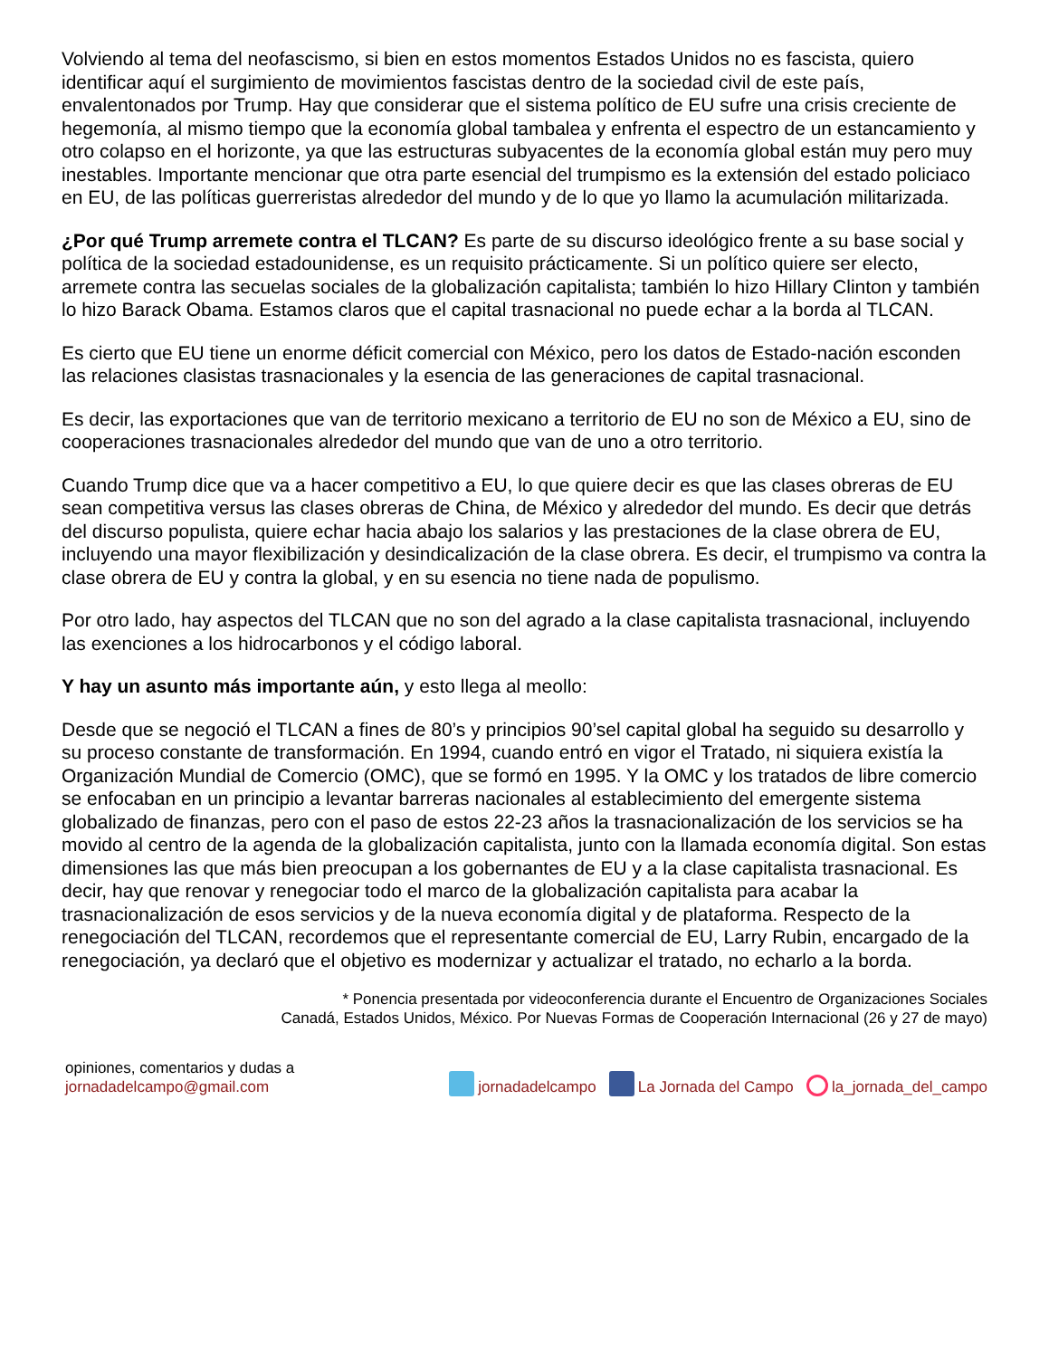Volviendo al tema del neofascismo, si bien en estos momentos Estados Unidos no es fascista, quiero identificar aquí el surgimiento de movimientos fascistas dentro de la sociedad civil de este país, envalentonados por Trump. Hay que considerar que el sistema político de EU sufre una crisis creciente de hegemonía, al mismo tiempo que la economía global tambalea y enfrenta el espectro de un estancamiento y otro colapso en el horizonte, ya que las estructuras subyacentes de la economía global están muy pero muy inestables. Importante mencionar que otra parte esencial del trumpismo es la extensión del estado policiaco en EU, de las políticas guerreristas alrededor del mundo y de lo que yo llamo la acumulación militarizada.
¿Por qué Trump arremete contra el TLCAN? Es parte de su discurso ideológico frente a su base social y política de la sociedad estadounidense, es un requisito prácticamente. Si un político quiere ser electo, arremete contra las secuelas sociales de la globalización capitalista; también lo hizo Hillary Clinton y también lo hizo Barack Obama. Estamos claros que el capital trasnacional no puede echar a la borda al TLCAN.
Es cierto que EU tiene un enorme déficit comercial con México, pero los datos de Estado-nación esconden las relaciones clasistas trasnacionales y la esencia de las generaciones de capital trasnacional.
Es decir, las exportaciones que van de territorio mexicano a territorio de EU no son de México a EU, sino de cooperaciones trasnacionales alrededor del mundo que van de uno a otro territorio.
Cuando Trump dice que va a hacer competitivo a EU, lo que quiere decir es que las clases obreras de EU sean competitiva versus las clases obreras de China, de México y alrededor del mundo. Es decir que detrás del discurso populista, quiere echar hacia abajo los salarios y las prestaciones de la clase obrera de EU, incluyendo una mayor flexibilización y desindicalización de la clase obrera. Es decir, el trumpismo va contra la clase obrera de EU y contra la global, y en su esencia no tiene nada de populismo.
Por otro lado, hay aspectos del TLCAN que no son del agrado a la clase capitalista trasnacional, incluyendo las exenciones a los hidrocarbonos y el código laboral.
Y hay un asunto más importante aún, y esto llega al meollo:
Desde que se negoció el TLCAN a fines de 80’s y principios 90’sel capital global ha seguido su desarrollo y su proceso constante de transformación. En 1994, cuando entró en vigor el Tratado, ni siquiera existía la Organización Mundial de Comercio (OMC), que se formó en 1995. Y la OMC y los tratados de libre comercio se enfocaban en un principio a levantar barreras nacionales al establecimiento del emergente sistema globalizado de finanzas, pero con el paso de estos 22-23 años la trasnacionalización de los servicios se ha movido al centro de la agenda de la globalización capitalista, junto con la llamada economía digital. Son estas dimensiones las que más bien preocupan a los gobernantes de EU y a la clase capitalista trasnacional. Es decir, hay que renovar y renegociar todo el marco de la globalización capitalista para acabar la trasnacionalización de esos servicios y de la nueva economía digital y de plataforma. Respecto de la renegociación del TLCAN, recordemos que el representante comercial de EU, Larry Rubin, encargado de la renegociación, ya declaró que el objetivo es modernizar y actualizar el tratado, no echarlo a la borda.
* Ponencia presentada por videoconferencia durante el Encuentro de Organizaciones Sociales
Canadá, Estados Unidos, México. Por Nuevas Formas de Cooperación Internacional (26 y 27 de mayo)
opiniones, comentarios y dudas a
jornadadelcampo@gmail.com
jornadadelcampo La Jornada del Campo la_jornada_del_campo